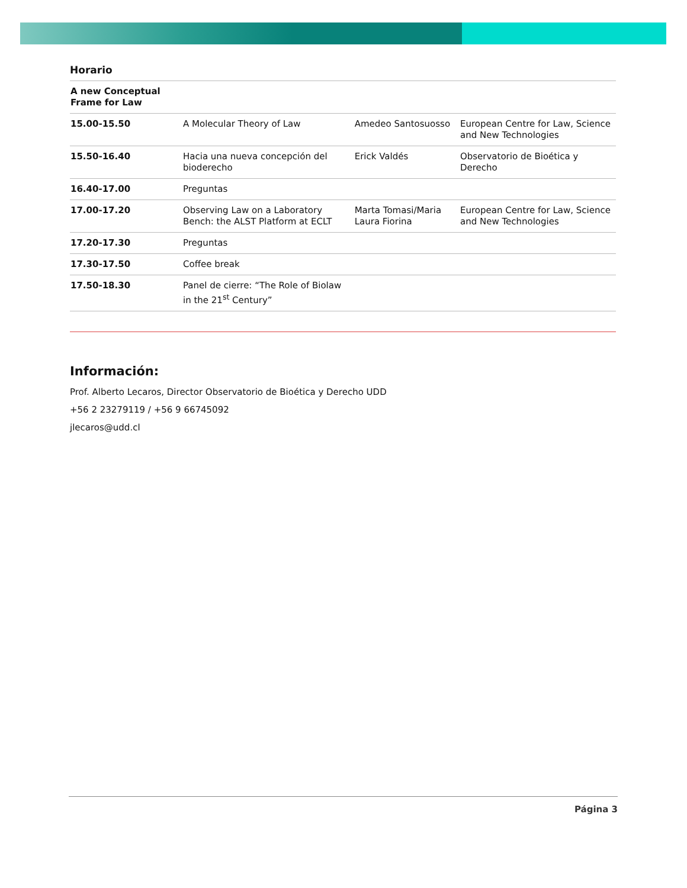Horario
| A new Conceptual Frame for Law | | | |
| 15.00-15.50 | A Molecular Theory of Law | Amedeo Santosuosso | European Centre for Law, Science and New Technologies |
| 15.50-16.40 | Hacia una nueva concepción del bioderecho | Erick Valdés | Observatorio de Bioética y Derecho |
| 16.40-17.00 | Preguntas | | |
| 17.00-17.20 | Observing Law on a Laboratory Bench: the ALST Platform at ECLT | Marta Tomasi/Maria Laura Fiorina | European Centre for Law, Science and New Technologies |
| 17.20-17.30 | Preguntas | | |
| 17.30-17.50 | Coffee break | | |
| 17.50-18.30 | Panel de cierre: “The Role of Biolaw in the 21<sup>st</sup> Century” | | |
Información:
Prof. Alberto Lecaros, Director Observatorio de Bioética y Derecho UDD
+56 2 23279119 / +56 9 66745092
jlecaros@udd.cl
Página 3